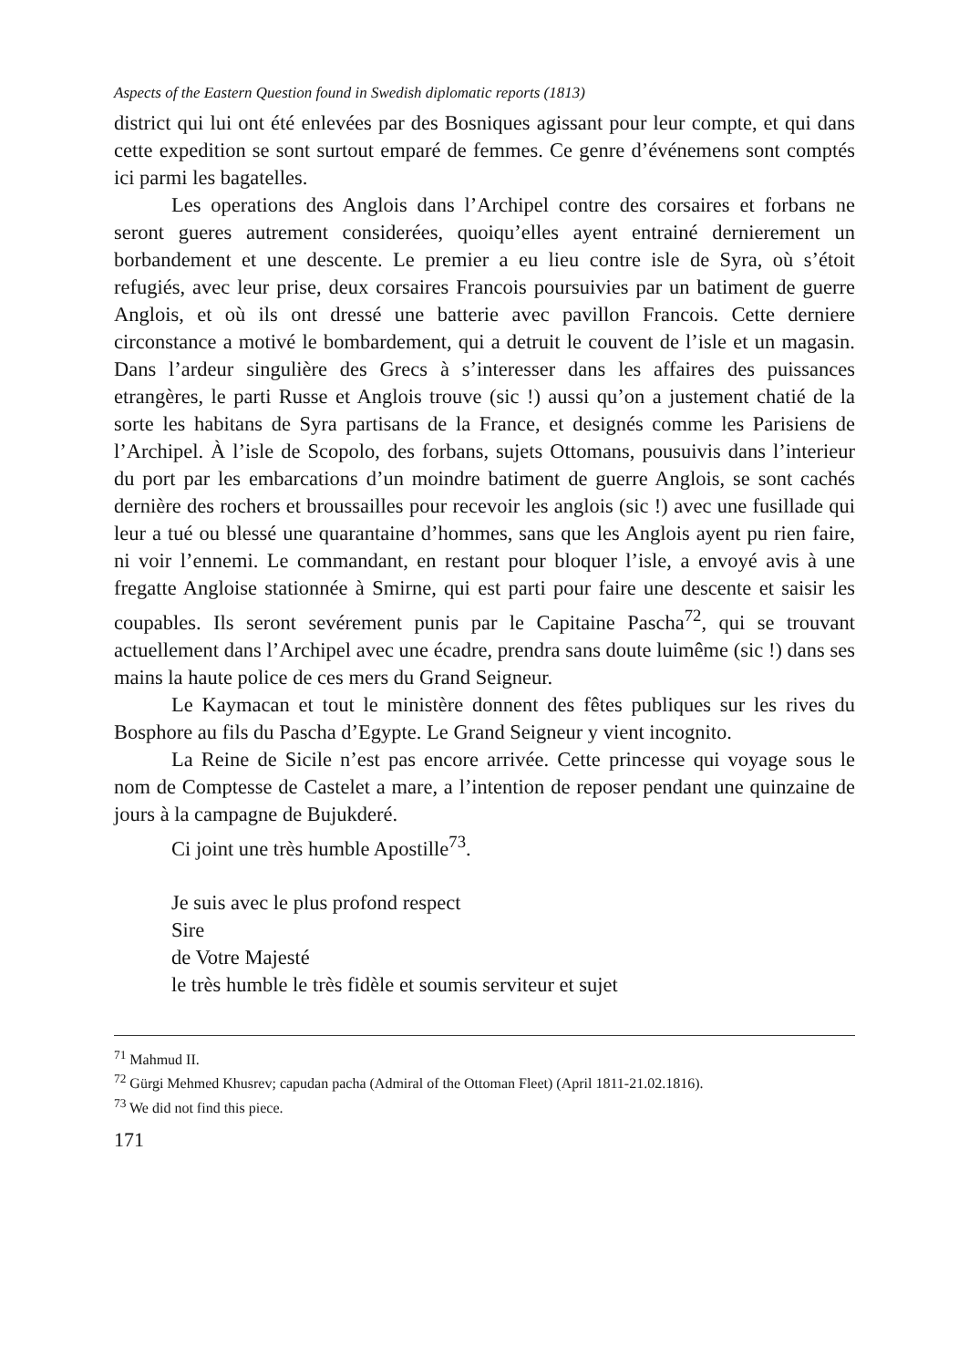Aspects of the Eastern Question found in Swedish diplomatic reports (1813)
district qui lui ont été enlevées par des Bosniques agissant pour leur compte, et qui dans cette expedition se sont surtout emparé de femmes. Ce genre d’événemens sont comptés ici parmi les bagatelles.
Les operations des Anglois dans l’Archipel contre des corsaires et forbans ne seront gueres autrement considerées, quoiqu’elles ayent entrainé dernierement un borbandement et une descente. Le premier a eu lieu contre isle de Syra, où s’étoit refugiés, avec leur prise, deux corsaires Francois poursuivies par un batiment de guerre Anglois, et où ils ont dressé une batterie avec pavillon Francois. Cette derniere circonstance a motivé le bombardement, qui a detruit le couvent de l’isle et un magasin. Dans l’ardeur singulière des Grecs à s’interesser dans les affaires des puissances etrangères, le parti Russe et Anglois trouve (sic !) aussi qu’on a justement chatié de la sorte les habitans de Syra partisans de la France, et designés comme les Parisiens de l’Archipel. À l’isle de Scopolo, des forbans, sujets Ottomans, pousuivis dans l’interieur du port par les embarcations d’un moindre batiment de guerre Anglois, se sont cachés dernière des rochers et broussailles pour recevoir les anglois (sic !) avec une fusillade qui leur a tué ou blessé une quarantaine d’hommes, sans que les Anglois ayent pu rien faire, ni voir l’ennemi. Le commandant, en restant pour bloquer l’isle, a envoyé avis à une fregatte Angloise stationnée à Smirne, qui est parti pour faire une descente et saisir les coupables. Ils seront sevérement punis par le Capitaine Pascha<sup>72</sup>, qui se trouvant actuellement dans l’Archipel avec une écadre, prendra sans doute luimême (sic !) dans ses mains la haute police de ces mers du Grand Seigneur.
Le Kaymacan et tout le ministère donnent des fêtes publiques sur les rives du Bosphore au fils du Pascha d’Egypte. Le Grand Seigneur y vient incognito.
La Reine de Sicile n’est pas encore arrivée. Cette princesse qui voyage sous le nom de Comptesse de Castelet a mare, a l’intention de reposer pendant une quinzaine de jours à la campagne de Bujukderé.
Ci joint une très humble Apostille<sup>73</sup>.
Je suis avec le plus profond respect
Sire
de Votre Majesté
le très humble le très fidèle et soumis serviteur et sujet
<sup>71</sup> Mahmud II.
<sup>72</sup> Gürgi Mehmed Khusrev; capudan pacha (Admiral of the Ottoman Fleet) (April 1811-21.02.1816).
<sup>73</sup> We did not find this piece.
171